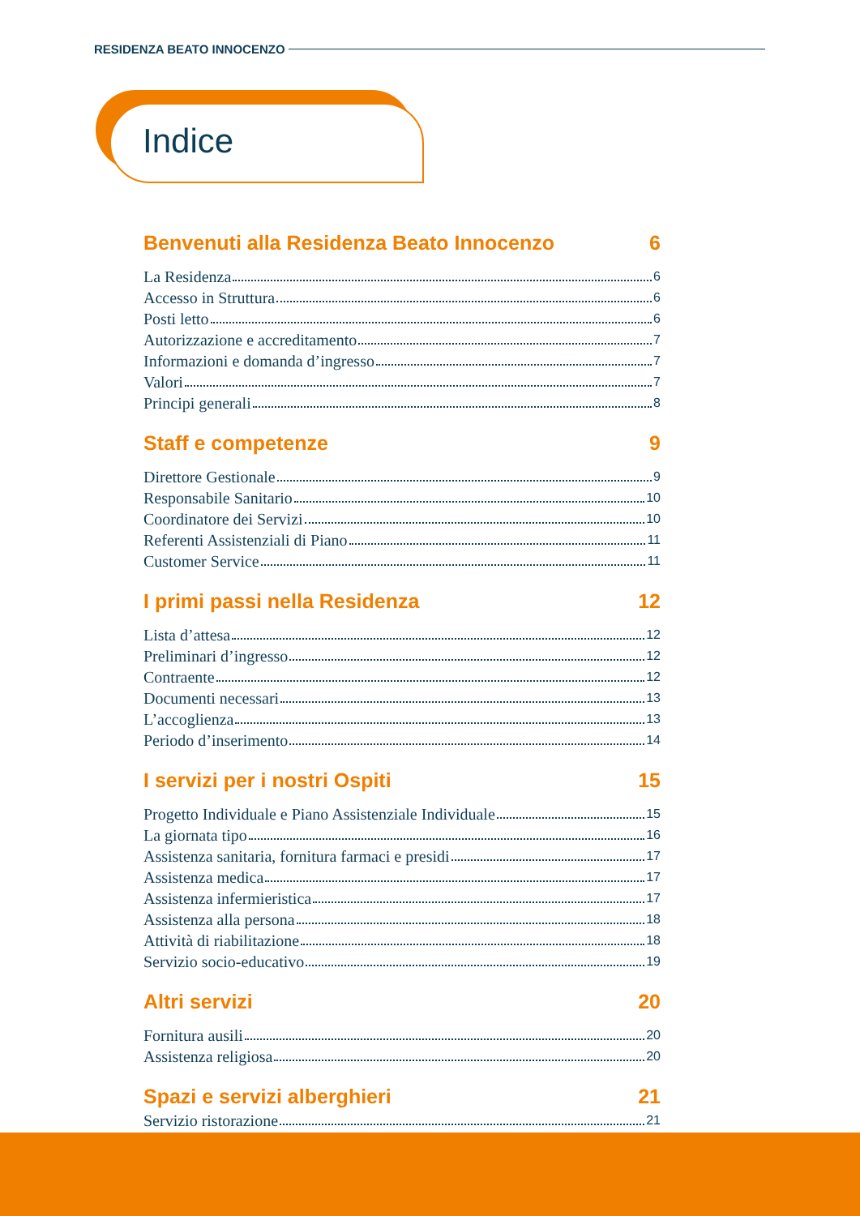RESIDENZA BEATO INNOCENZO
Indice
Benvenuti alla Residenza Beato Innocenzo 6
La Residenza 6
Accesso in Struttura 6
Posti letto 6
Autorizzazione e accreditamento 7
Informazioni e domanda d’ingresso 7
Valori 7
Principi generali 8
Staff e competenze 9
Direttore Gestionale 9
Responsabile Sanitario 10
Coordinatore dei Servizi 10
Referenti Assistenziali di Piano 11
Customer Service 11
I primi passi nella Residenza 12
Lista d’attesa 12
Preliminari d’ingresso 12
Contraente 12
Documenti necessari 13
L’accoglienza 13
Periodo d’inserimento 14
I servizi per i nostri Ospiti 15
Progetto Individuale e Piano Assistenziale Individuale 15
La giornata tipo 16
Assistenza sanitaria, fornitura farmaci e presidi 17
Assistenza medica 17
Assistenza infermieristica 17
Assistenza alla persona 18
Attività di riabilitazione 18
Servizio socio-educativo 19
Altri servizi 20
Fornitura ausili 20
Assistenza religiosa 20
Spazi e servizi alberghieri 21
Servizio ristorazione 21